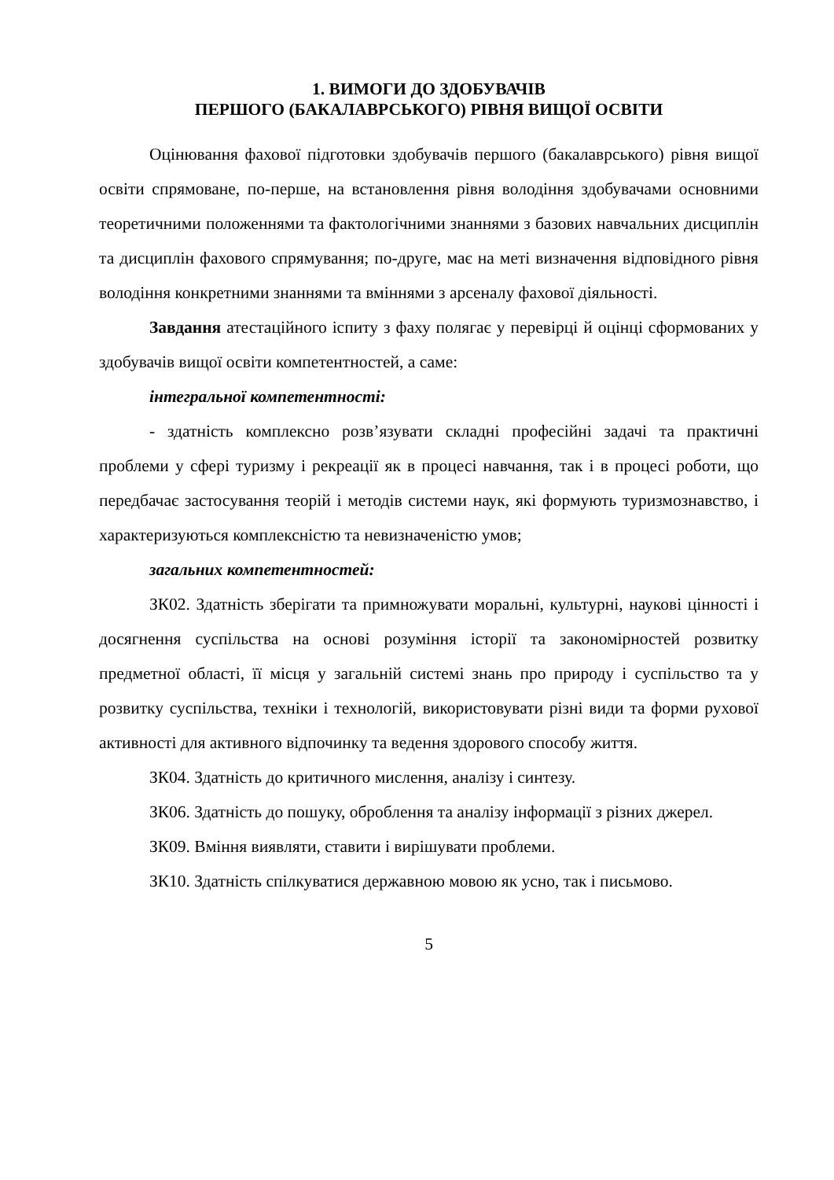1. ВИМОГИ ДО ЗДОБУВАЧІВ
ПЕРШОГО (БАКАЛАВРСЬКОГО) РІВНЯ ВИЩОЇ ОСВІТИ
Оцінювання фахової підготовки здобувачів першого (бакалаврського) рівня вищої освіти спрямоване, по-перше, на встановлення рівня володіння здобувачами основними теоретичними положеннями та фактологічними знаннями з базових навчальних дисциплін та дисциплін фахового спрямування; по-друге, має на меті визначення відповідного рівня володіння конкретними знаннями та вміннями з арсеналу фахової діяльності.
Завдання атестаційного іспиту з фаху полягає у перевірці й оцінці сформованих у здобувачів вищої освіти компетентностей, а саме:
інтегральної компетентності:
- здатність комплексно розв’язувати складні професійні задачі та практичні проблеми у сфері туризму і рекреації як в процесі навчання, так і в процесі роботи, що передбачає застосування теорій і методів системи наук, які формують туризмознавство, і характеризуються комплексністю та невизначеністю умов;
загальних компетентностей:
ЗК02. Здатність зберігати та примножувати моральні, культурні, наукові цінності і досягнення суспільства на основі розуміння історії та закономірностей розвитку предметної області, її місця у загальній системі знань про природу і суспільство та у розвитку суспільства, техніки і технологій, використовувати різні види та форми рухової активності для активного відпочинку та ведення здорового способу життя.
ЗК04. Здатність до критичного мислення, аналізу і синтезу.
ЗК06. Здатність до пошуку, оброблення та аналізу інформації з різних джерел.
ЗК09. Вміння виявляти, ставити і вирішувати проблеми.
ЗК10. Здатність спілкуватися державною мовою як усно, так і письмово.
5